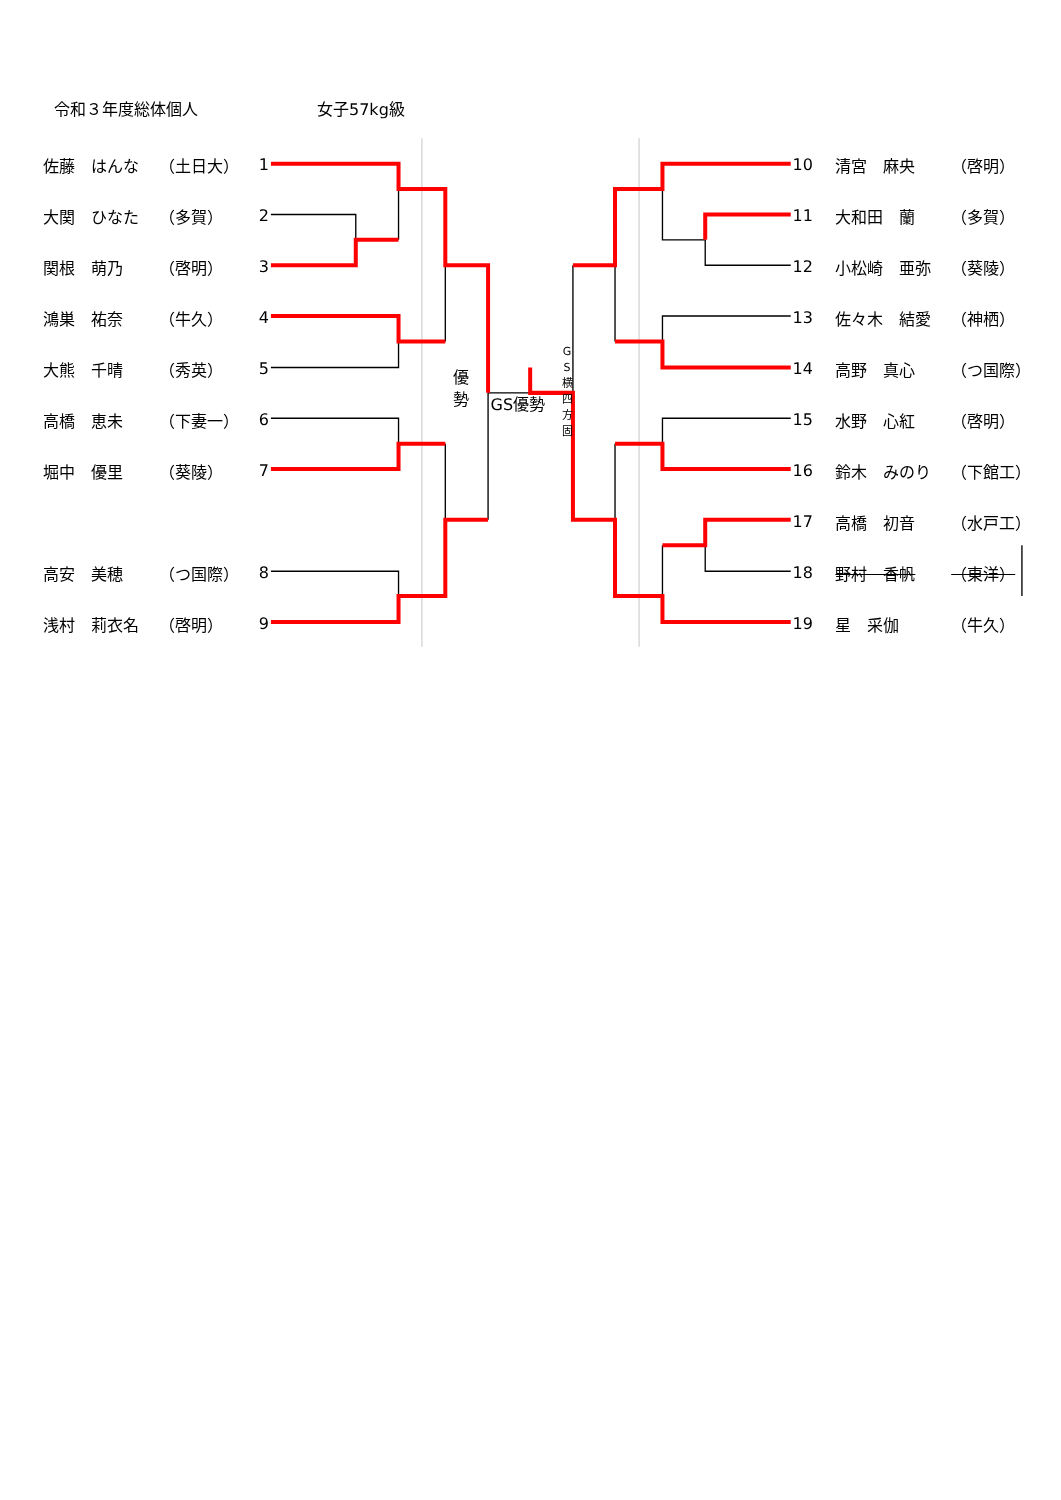令和３年度総体個人 女子57kg級
| 佐藤 はんな | （土日大） | 1 |
| 大関 ひなた | （多賀） | 2 |
| 関根 萌乃 | （啓明） | 3 |
| 鴻巣 祐奈 | （牛久） | 4 |
| 大熊 千晴 | （秀英） | 5 |
| 高橋 恵未 | （下妻一） | 6 |
| 堀中 優里 | （葵陵） | 7 |
| 高安 美穂 | （つ国際） | 8 |
| 浅村 莉衣名 | （啓明） | 9 |
優 勢 GS優勢 G S 横 四 方 固
| 10 | 清宮 麻央 | （啓明） |
| 11 | 大和田 蘭 | （多賀） |
| 12 | 小松崎 亜弥 | （葵陵） |
| 13 | 佐々木 結愛 | （神栖） |
| 14 | 高野 真心 | （つ国際） |
| 15 | 水野 心紅 | （啓明） |
| 16 | 鈴木 みのり | （下館工） |
| 17 | 高橋 初音 | （水戸工） |
| 18 | 野村 香帆 | （東洋） |
| 19 | 星 采伽 | （牛久） |